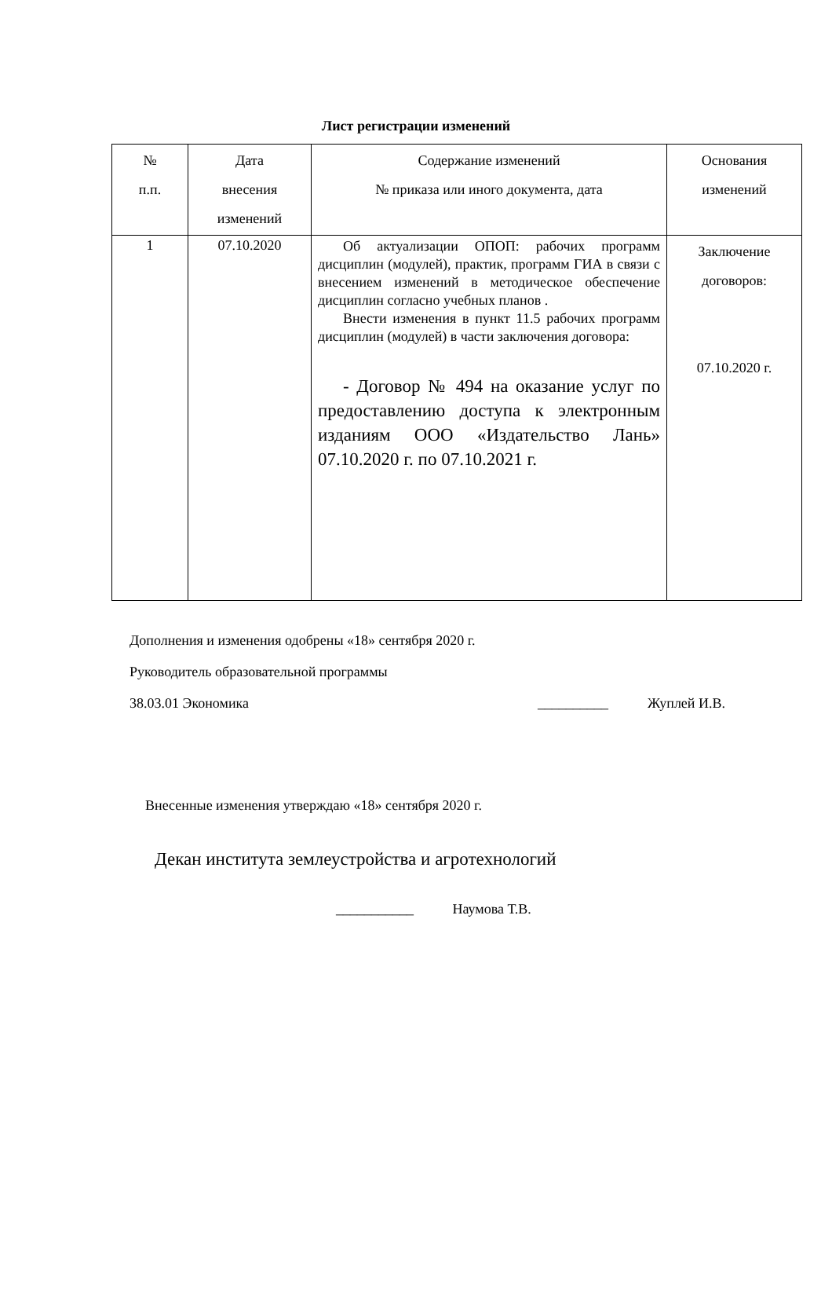Лист регистрации изменений
| № п.п. | Дата внесения изменений | Содержание изменений № приказа или иного документа, дата | Основания изменений |
| --- | --- | --- | --- |
| 1 | 07.10.2020 | Об актуализации ОПОП: рабочих программ дисциплин (модулей), практик, программ ГИА в связи с внесением изменений в методическое обеспечение дисциплин согласно учебных планов . Внести изменения в пункт 11.5 рабочих программ дисциплин (модулей) в части заключения договора: - Договор № 494 на оказание услуг по предоставлению доступа к электронным изданиям ООО «Издательство Лань» 07.10.2020 г. по 07.10.2021 г. | Заключение договоров: 07.10.2020 г. |
Дополнения и изменения одобрены «18» сентября 2020 г.
Руководитель образовательной программы
38.03.01 Экономика __________ Жуплей И.В.
Внесенные изменения утверждаю «18» сентября 2020 г.
Декан института землеустройства и агротехнологий
___________ Наумова Т.В.